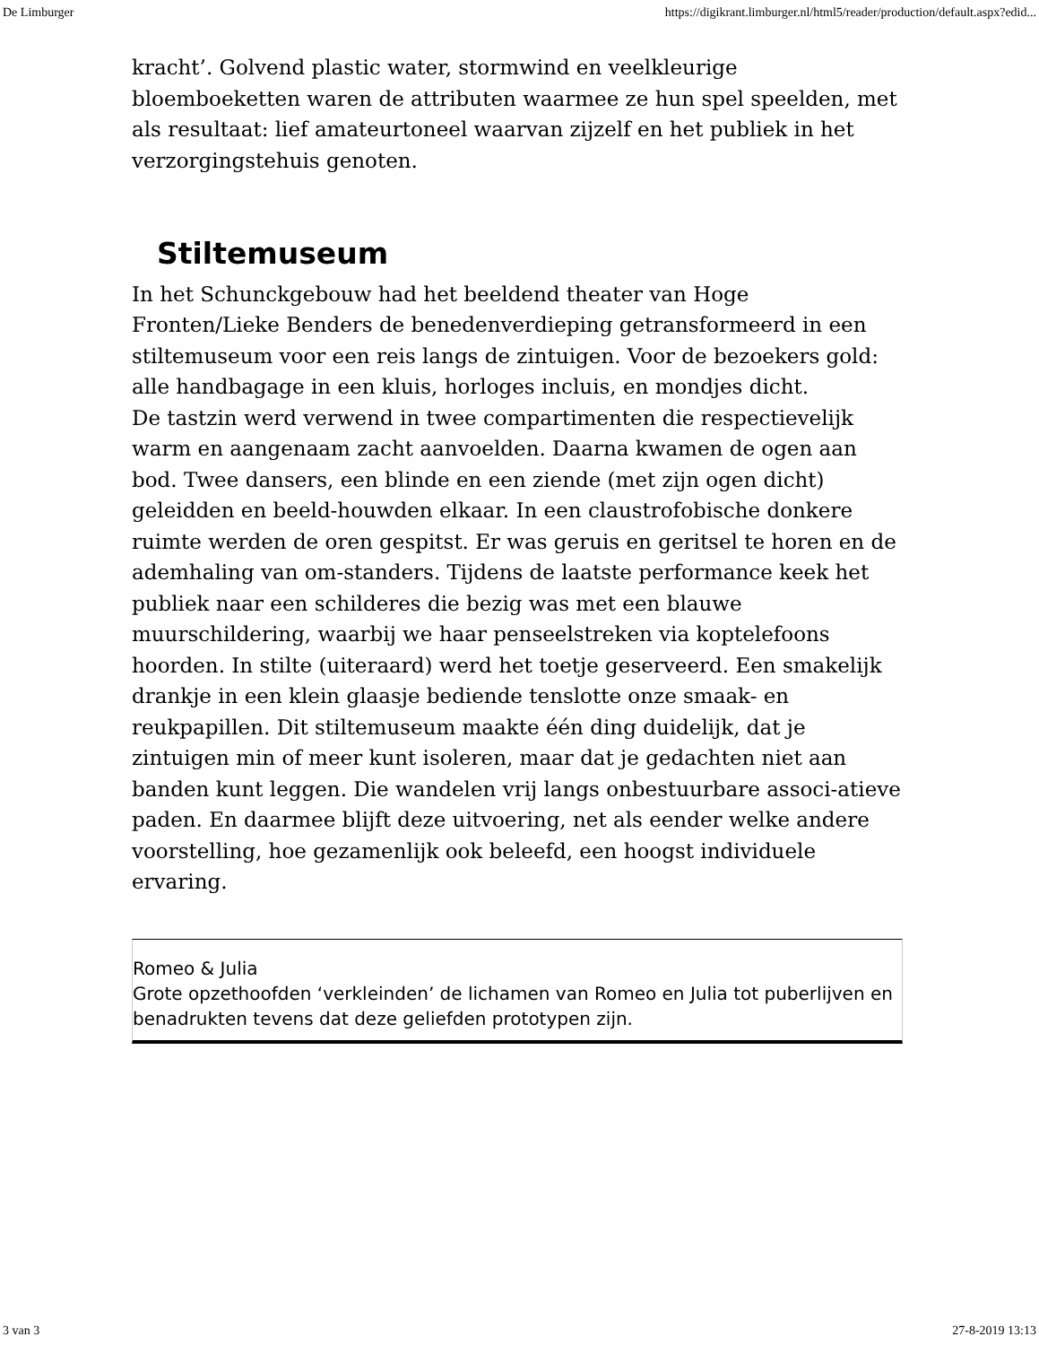De Limburger https://digikrant.limburger.nl/html5/reader/production/default.aspx?edid...
kracht’. Golvend plastic water, stormwind en veelkleurige bloemboeketten waren de attributen waarmee ze hun spel speelden, met als resultaat: lief amateurtoneel waarvan zijzelf en het publiek in het verzorgingstehuis genoten.
Stiltemuseum
In het Schunckgebouw had het beeldend theater van Hoge Fronten/Lieke Benders de benedenverdieping getransformeerd in een stiltemuseum voor een reis langs de zintuigen. Voor de bezoekers gold: alle handbagage in een kluis, horloges incluis, en mondjes dicht.
De tastzin werd verwend in twee compartimenten die respectievelijk warm en aangenaam zacht aanvoelden. Daarna kwamen de ogen aan bod. Twee dansers, een blinde en een ziende (met zijn ogen dicht) geleidden en beeld-houwden elkaar. In een claustrofobische donkere ruimte werden de oren gespitst. Er was geruis en geritsel te horen en de ademhaling van om-standers. Tijdens de laatste performance keek het publiek naar een schilderes die bezig was met een blauwe muurschildering, waarbij we haar penseelstreken via koptelefoons hoorden. In stilte (uiteraard) werd het toetje geserveerd. Een smakelijk drankje in een klein glaasje bediende tenslotte onze smaak- en reukpapillen. Dit stiltemuseum maakte één ding duidelijk, dat je zintuigen min of meer kunt isoleren, maar dat je gedachten niet aan banden kunt leggen. Die wandelen vrij langs onbestuurbare associ-atieve paden. En daarmee blijft deze uitvoering, net als eender welke andere voorstelling, hoe gezamenlijk ook beleefd, een hoogst individuele ervaring.
Romeo & Julia
Grote opzethoofden ‘verkleinden’ de lichamen van Romeo en Julia tot puberlijven en benadrukten tevens dat deze geliefden prototypen zijn.
3 van 3 27-8-2019 13:13